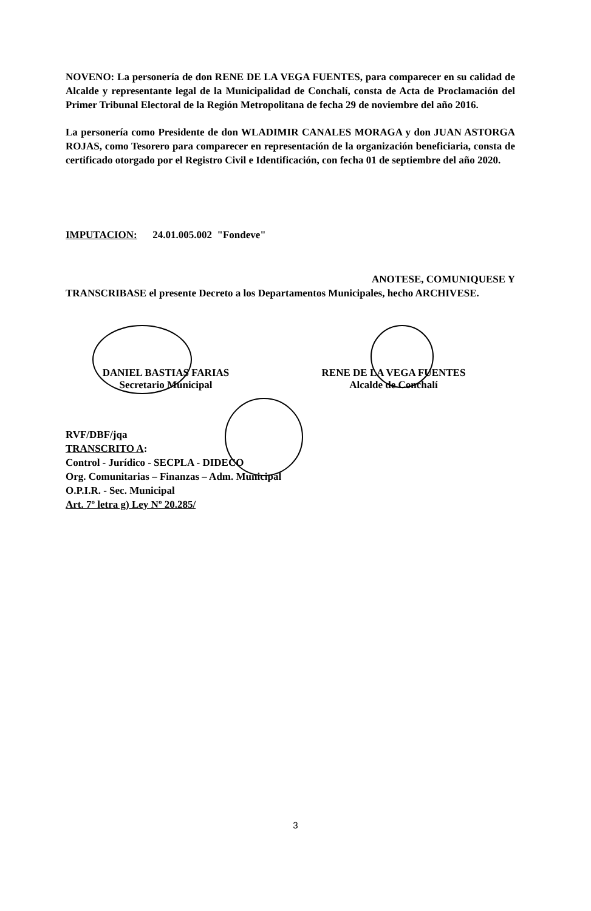NOVENO: La personería de don RENE DE LA VEGA FUENTES, para comparecer en su calidad de Alcalde y representante legal de la Municipalidad de Conchalí, consta de Acta de Proclamación del Primer Tribunal Electoral de la Región Metropolitana de fecha 29 de noviembre del año 2016.
La personería como Presidente de don WLADIMIR CANALES MORAGA y don JUAN ASTORGA ROJAS, como Tesorero para comparecer en representación de la organización beneficiaria, consta de certificado otorgado por el Registro Civil e Identificación, con fecha 01 de septiembre del año 2020.
IMPUTACION: 24.01.005.002 "Fondeve"
ANOTESE, COMUNIQUESE Y
TRANSCRIBASE el presente Decreto a los Departamentos Municipales, hecho ARCHIVESE.
DANIEL BASTIAS FARIAS
Secretario Municipal
RENE DE LA VEGA FUENTES
Alcalde de Conchalí
RVF/DBF/jqa
TRANSCRITO A:
Control - Jurídico - SECPLA - DIDECO
Org. Comunitarias – Finanzas – Adm. Municipal
O.P.I.R. - Sec. Municipal
Art. 7º letra g) Ley Nº 20.285/
3